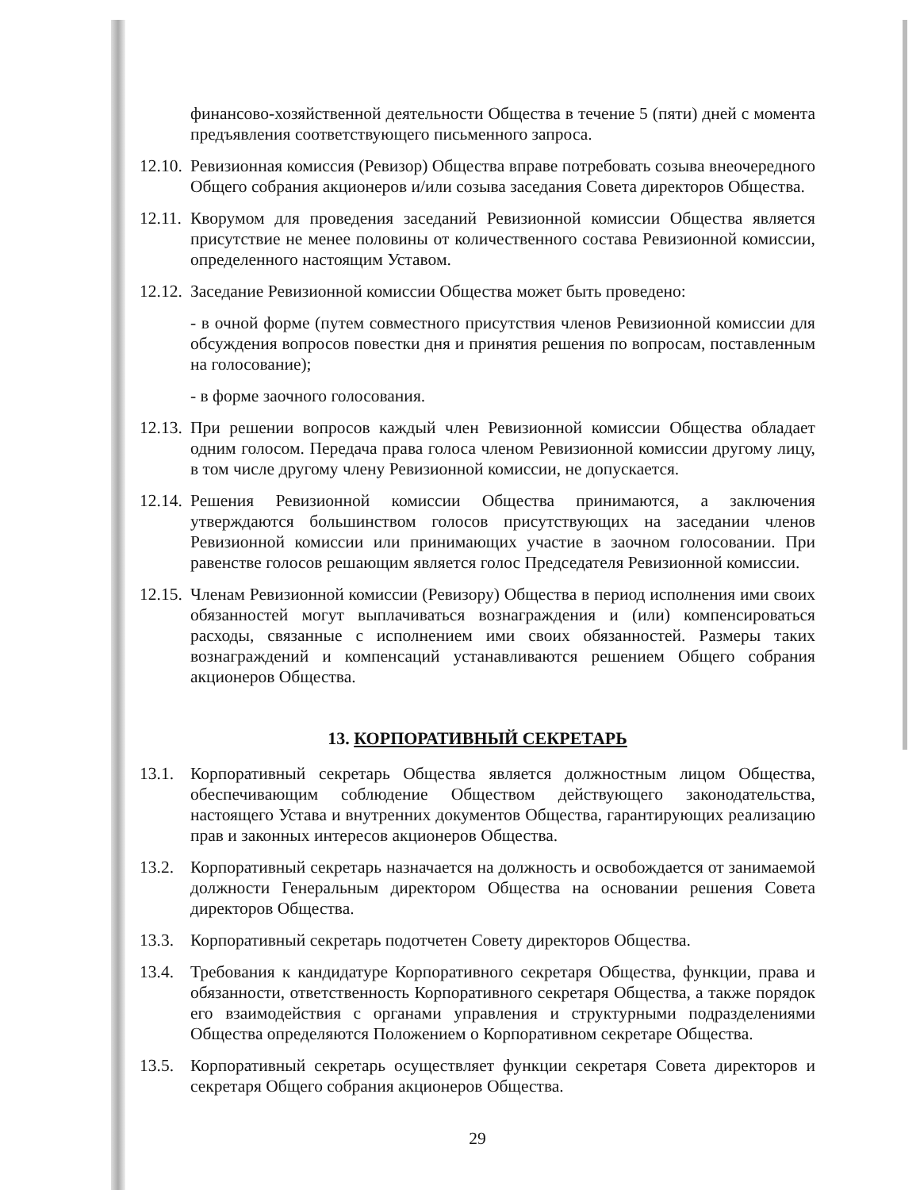финансово-хозяйственной деятельности Общества в течение 5 (пяти) дней с момента предъявления соответствующего письменного запроса.
12.10.
Ревизионная комиссия (Ревизор) Общества вправе потребовать созыва внеочередного Общего собрания акционеров и/или созыва заседания Совета директоров Общества.
12.11.
Кворумом для проведения заседаний Ревизионной комиссии Общества является присутствие не менее половины от количественного состава Ревизионной комиссии, определенного настоящим Уставом.
12.12.
Заседание Ревизионной комиссии Общества может быть проведено:
- в очной форме (путем совместного присутствия членов Ревизионной комиссии для обсуждения вопросов повестки дня и принятия решения по вопросам, поставленным на голосование);
- в форме заочного голосования.
12.13.
При решении вопросов каждый член Ревизионной комиссии Общества обладает одним голосом. Передача права голоса членом Ревизионной комиссии другому лицу, в том числе другому члену Ревизионной комиссии, не допускается.
12.14.
Решения Ревизионной комиссии Общества принимаются, а заключения утверждаются большинством голосов присутствующих на заседании членов Ревизионной комиссии или принимающих участие в заочном голосовании. При равенстве голосов решающим является голос Председателя Ревизионной комиссии.
12.15.
Членам Ревизионной комиссии (Ревизору) Общества в период исполнения ими своих обязанностей могут выплачиваться вознаграждения и (или) компенсироваться расходы, связанные с исполнением ими своих обязанностей. Размеры таких вознаграждений и компенсаций устанавливаются решением Общего собрания акционеров Общества.
13. КОРПОРАТИВНЫЙ СЕКРЕТАРЬ
13.1.
Корпоративный секретарь Общества является должностным лицом Общества, обеспечивающим соблюдение Обществом действующего законодательства, настоящего Устава и внутренних документов Общества, гарантирующих реализацию прав и законных интересов акционеров Общества.
13.2.
Корпоративный секретарь назначается на должность и освобождается от занимаемой должности Генеральным директором Общества на основании решения Совета директоров Общества.
13.3.
Корпоративный секретарь подотчетен Совету директоров Общества.
13.4.
Требования к кандидатуре Корпоративного секретаря Общества, функции, права и обязанности, ответственность Корпоративного секретаря Общества, а также порядок его взаимодействия с органами управления и структурными подразделениями Общества определяются Положением о Корпоративном секретаре Общества.
13.5.
Корпоративный секретарь осуществляет функции секретаря Совета директоров и секретаря Общего собрания акционеров Общества.
29